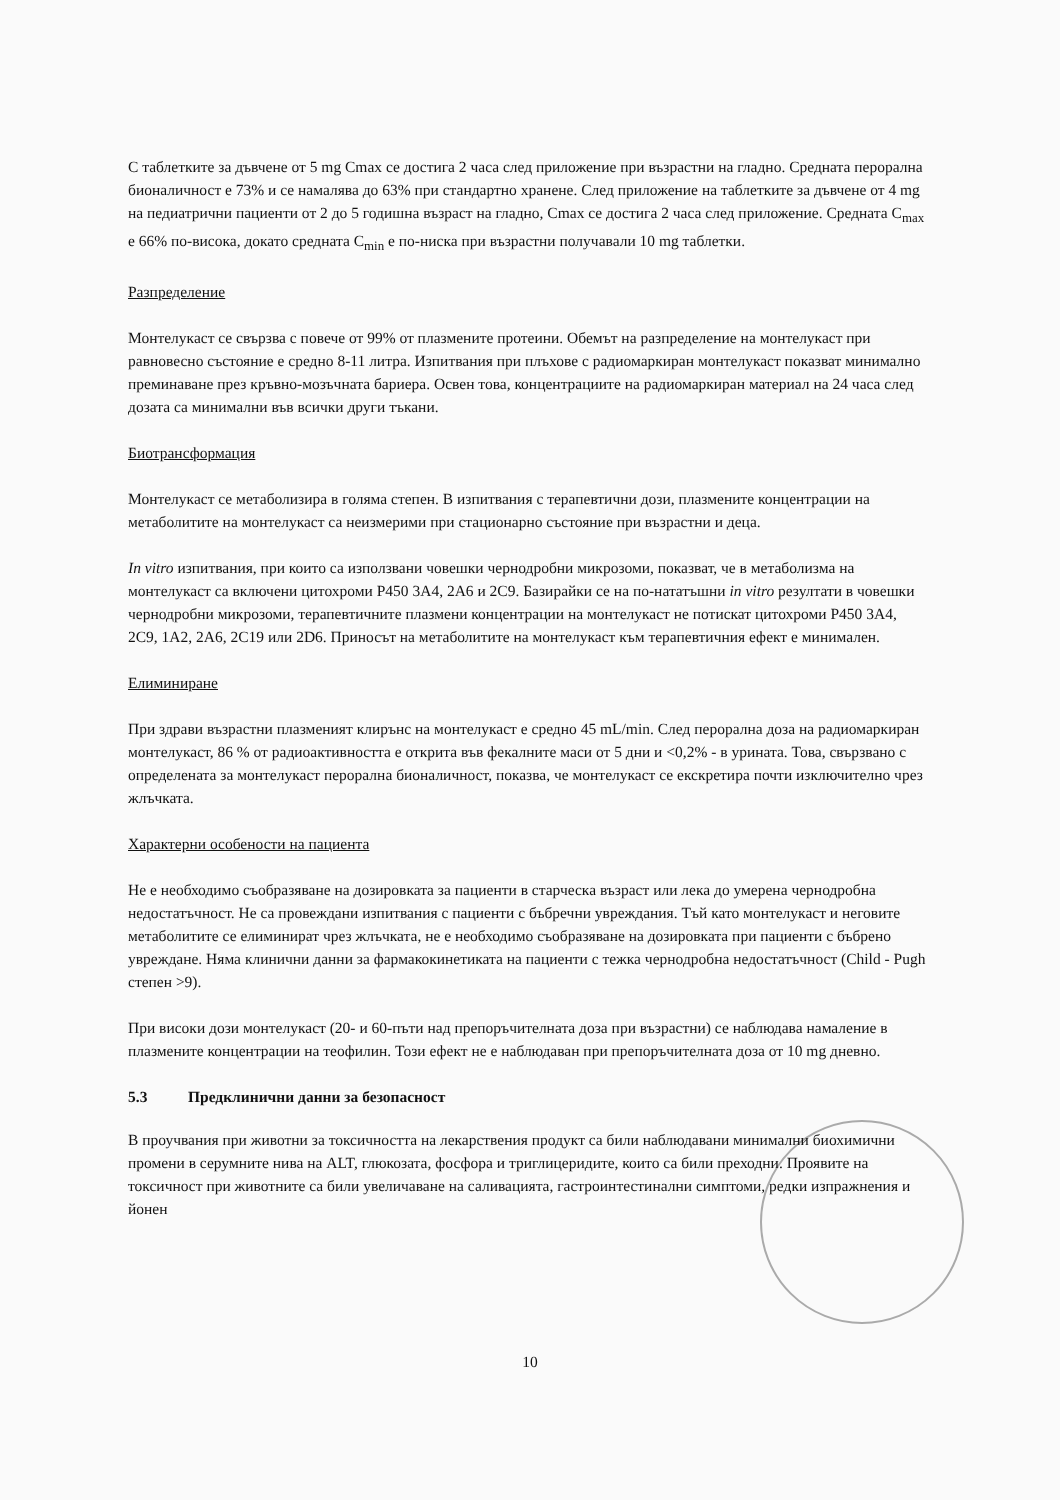С таблетките за дъвчене от 5 mg Cmax се достига 2 часа след приложение при възрастни на гладно. Средната перорална бионаличност е 73% и се намалява до 63% при стандартно хранене. След приложение на таблетките за дъвчене от 4 mg на педиатрични пациенти от 2 до 5 годишна възраст на гладно, Cmax се достига 2 часа след приложение. Средната C<sub>max</sub> е 66% по-висока, докато средната C<sub>min</sub> е по-ниска при възрастни получавали 10 mg таблетки.
Разпределение
Монтелукаст се свързва с повече от 99% от плазмените протеини. Обемът на разпределение на монтелукаст при равновесно състояние е средно 8-11 литра. Изпитвания при плъхове с радиомаркиран монтелукаст показват минимално преминаване през кръвно-мозъчната бариера. Освен това, концентрациите на радиомаркиран материал на 24 часа след дозата са минимални във всички други тъкани.
Биотрансформация
Монтелукаст се метаболизира в голяма степен. В изпитвания с терапевтични дози, плазмените концентрации на метаболитите на монтелукаст са неизмерими при стационарно състояние при възрастни и деца.
In vitro изпитвания, при които са използвани човешки чернодробни микрозоми, показват, че в метаболизма на монтелукаст са включени цитохроми P450 3A4, 2A6 и 2C9. Базирайки се на по-нататъшни in vitro резултати в човешки чернодробни микрозоми, терапевтичните плазмени концентрации на монтелукаст не потискат цитохроми P450 3A4, 2C9, 1A2, 2A6, 2C19 или 2D6. Приносът на метаболитите на монтелукаст към терапевтичния ефект е минимален.
Елиминиране
При здрави възрастни плазменият клирънс на монтелукаст е средно 45 mL/min. След перорална доза на радиомаркиран монтелукаст, 86 % от радиоактивността е открита във фекалните маси от 5 дни и <0,2% - в урината. Това, свързвано с определената за монтелукаст перорална бионаличност, показва, че монтелукаст се екскретира почти изключително чрез жлъчката.
Характерни особености на пациента
Не е необходимо съобразяване на дозировката за пациенти в старческа възраст или лека до умерена чернодробна недостатъчност. Не са провеждани изпитвания с пациенти с бъбречни увреждания. Тъй като монтелукаст и неговите метаболитите се елиминират чрез жлъчката, не е необходимо съобразяване на дозировката при пациенти с бъбрено увреждане. Няма клинични данни за фармакокинетиката на пациенти с тежка чернодробна недостатъчност (Child - Pugh степен >9).
При високи дози монтелукаст (20- и 60-пъти над препоръчителната доза при възрастни) се наблюдава намаление в плазмените концентрации на теофилин. Този ефект не е наблюдаван при препоръчителната доза от 10 mg дневно.
5.3 Предклинични данни за безопасност
В проучвания при животни за токсичността на лекарствения продукт са били наблюдавани минимални биохимични промени в серумните нива на ALT, глюкозата, фосфора и триглицеридите, които са били преходни. Проявите на токсичност при животните са били увеличаване на саливацията, гастроинтестинални симптоми, редки изпражнения и йонен
10